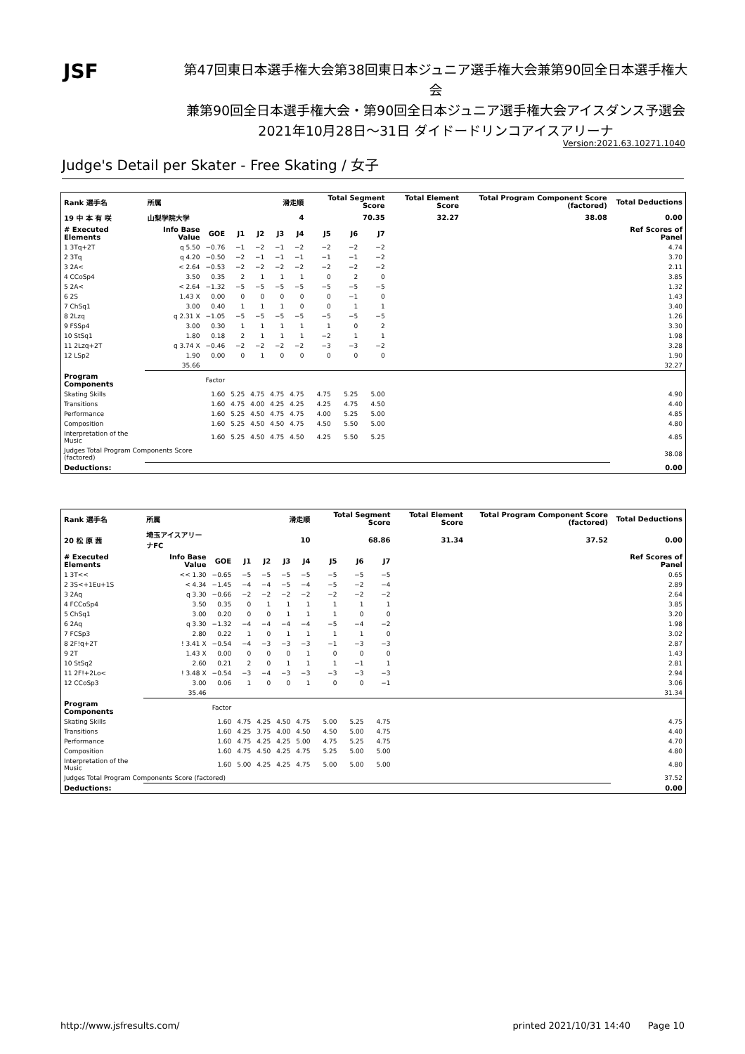JSF
第47回東日本選手権大会第38回東日本ジュニア選手権大会兼第90回全日本選手権大会
兼第90回全日本選手権大会・第90回全日本ジュニア選手権大会アイスダンス予選会
2021年10月28日～31日 ダイドードリンコアイスアリーナ
Version:2021.63.10271.1040
Judge's Detail per Skater - Free Skating / 女子
| Rank 選手名 | 所属 | 滑走順 | | | | | Total Segment Score | | | Total Element Score | Total Program Component Score (factored) | Total Deductions |
| --- | --- | --- | --- | --- | --- | --- | --- | --- | --- | --- | --- | --- |
| 19 中 本 有 咲 | 山梨学院大学 | 4 | | | | | 70.35 | | | 32.27 | 38.08 | 0.00 |
| # Executed Elements | Info Base Value | GOE | J1 | J2 | J3 | J4 | J5 | J6 | J7 | | | Ref Scores of Panel |
| 1 3Tq+2T | q 5.50 | −0.76 | −1 | −2 | −1 | −2 | −2 | −2 | −2 | | | 4.74 |
| 2 3Tq | q 4.20 | −0.50 | −2 | −1 | −1 | −1 | −1 | −1 | −2 | | | 3.70 |
| 3 2A< | < 2.64 | −0.53 | −2 | −2 | −2 | −2 | −2 | −2 | −2 | | | 2.11 |
| 4 CCoSp4 | 3.50 | 0.35 | 2 | 1 | 1 | 1 | 0 | 2 | 0 | | | 3.85 |
| 5 2A< | < 2.64 | −1.32 | −5 | −5 | −5 | −5 | −5 | −5 | −5 | | | 1.32 |
| 6 2S | 1.43 X | 0.00 | 0 | 0 | 0 | 0 | 0 | −1 | 0 | | | 1.43 |
| 7 ChSq1 | 3.00 | 0.40 | 1 | 1 | 1 | 0 | 0 | 1 | 1 | | | 3.40 |
| 8 2Lzq | q 2.31 X | −1.05 | −5 | −5 | −5 | −5 | −5 | −5 | −5 | | | 1.26 |
| 9 FSSp4 | 3.00 | 0.30 | 1 | 1 | 1 | 1 | 1 | 0 | 2 | | | 3.30 |
| 10 StSq1 | 1.80 | 0.18 | 2 | 1 | 1 | 1 | −2 | 1 | 1 | | | 1.98 |
| 11 2Lzq+2T | q 3.74 X | −0.46 | −2 | −2 | −2 | −2 | −3 | −3 | −2 | | | 3.28 |
| 12 LSp2 | 1.90 | 0.00 | 0 | 1 | 0 | 0 | 0 | 0 | 0 | | | 1.90 |
| | 35.66 | | | | | | | | | | | 32.27 |
| Program Components | | Factor | | | | | | | | | | |
| Skating Skills | | 1.60 | 5.25 | 4.75 | 4.75 | 4.75 | 4.75 | 5.25 | 5.00 | | | 4.90 |
| Transitions | | 1.60 | 4.75 | 4.00 | 4.25 | 4.25 | 4.25 | 4.75 | 4.50 | | | 4.40 |
| Performance | | 1.60 | 5.25 | 4.50 | 4.75 | 4.75 | 4.00 | 5.25 | 5.00 | | | 4.85 |
| Composition | | 1.60 | 5.25 | 4.50 | 4.50 | 4.75 | 4.50 | 5.50 | 5.00 | | | 4.80 |
| Interpretation of the Music | | 1.60 | 5.25 | 4.50 | 4.75 | 4.50 | 4.25 | 5.50 | 5.25 | | | 4.85 |
| Judges Total Program Components Score (factored) | | | | | | | | | | | | 38.08 |
| Deductions: | | | | | | | | | | | | 0.00 |
| Rank 選手名 | 所属 | 滑走順 | | | | | Total Segment Score | | | Total Element Score | Total Program Component Score (factored) | Total Deductions |
| --- | --- | --- | --- | --- | --- | --- | --- | --- | --- | --- | --- | --- |
| 20 松 原 茜 | 埼玉アイスアリーナFC | 10 | | | | | 68.86 | | | 31.34 | 37.52 | 0.00 |
| # Executed Elements | Info Base Value | GOE | J1 | J2 | J3 | J4 | J5 | J6 | J7 | | | Ref Scores of Panel |
| 1 3T<< | << 1.30 | −0.65 | −5 | −5 | −5 | −5 | −5 | −5 | −5 | | | 0.65 |
| 2 3S<+1Eu+1S | < 4.34 | −1.45 | −4 | −4 | −5 | −4 | −5 | −2 | −4 | | | 2.89 |
| 3 2Aq | q 3.30 | −0.66 | −2 | −2 | −2 | −2 | −2 | −2 | −2 | | | 2.64 |
| 4 FCCoSp4 | 3.50 | 0.35 | 0 | 1 | 1 | 1 | 1 | 1 | 1 | | | 3.85 |
| 5 ChSq1 | 3.00 | 0.20 | 0 | 0 | 1 | 1 | 1 | 0 | 0 | | | 3.20 |
| 6 2Aq | q 3.30 | −1.32 | −4 | −4 | −4 | −4 | −5 | −4 | −2 | | | 1.98 |
| 7 FCSp3 | 2.80 | 0.22 | 1 | 0 | 1 | 1 | 1 | 1 | 0 | | | 3.02 |
| 8 2F!q+2T | ! 3.41 X | −0.54 | −4 | −3 | −3 | −3 | −1 | −3 | −3 | | | 2.87 |
| 9 2T | 1.43 X | 0.00 | 0 | 0 | 0 | 1 | 0 | 0 | 0 | | | 1.43 |
| 10 StSq2 | 2.60 | 0.21 | 2 | 0 | 1 | 1 | 1 | −1 | 1 | | | 2.81 |
| 11 2F!+2Lo< | ! 3.48 X | −0.54 | −3 | −4 | −3 | −3 | −3 | −3 | −3 | | | 2.94 |
| 12 CCoSp3 | 3.00 | 0.06 | 1 | 0 | 0 | 1 | 0 | 0 | −1 | | | 3.06 |
| | 35.46 | | | | | | | | | | | 31.34 |
| Program Components | | Factor | | | | | | | | | | |
| Skating Skills | | 1.60 | 4.75 | 4.25 | 4.50 | 4.75 | 5.00 | 5.25 | 4.75 | | | 4.75 |
| Transitions | | 1.60 | 4.25 | 3.75 | 4.00 | 4.50 | 4.50 | 5.00 | 4.75 | | | 4.40 |
| Performance | | 1.60 | 4.75 | 4.25 | 4.25 | 5.00 | 4.75 | 5.25 | 4.75 | | | 4.70 |
| Composition | | 1.60 | 4.75 | 4.50 | 4.25 | 4.75 | 5.25 | 5.00 | 5.00 | | | 4.80 |
| Interpretation of the Music | | 1.60 | 5.00 | 4.25 | 4.25 | 4.75 | 5.00 | 5.00 | 5.00 | | | 4.80 |
| Judges Total Program Components Score (factored) | | | | | | | | | | | | 37.52 |
| Deductions: | | | | | | | | | | | | 0.00 |
http://www.jsfresults.com/ printed 2021/10/31 14:40 Page 10